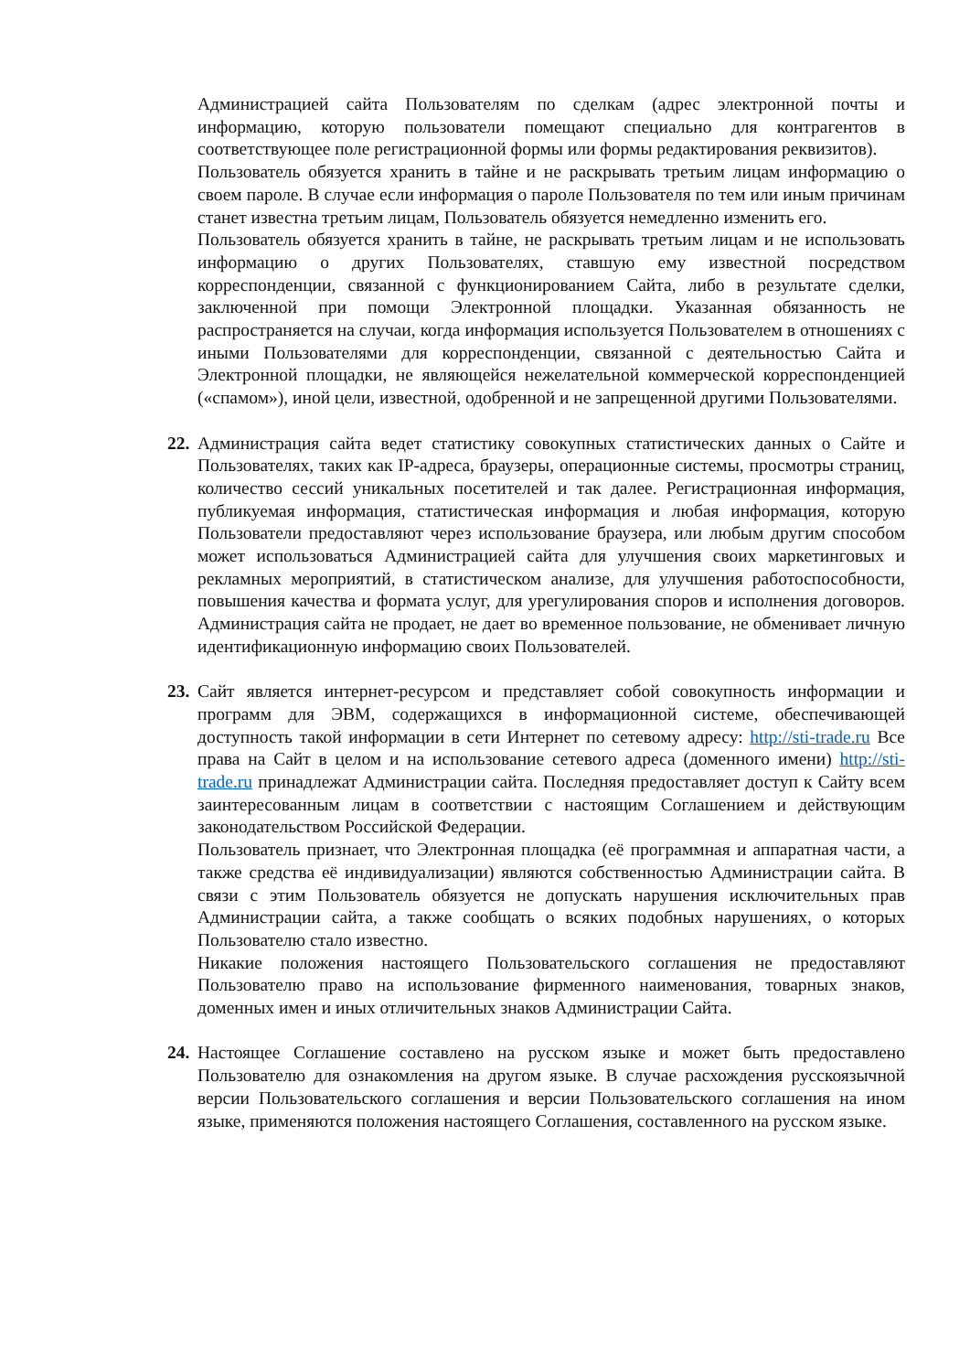Администрацией сайта Пользователям по сделкам (адрес электронной почты и информацию, которую пользователи помещают специально для контрагентов в соответствующее поле регистрационной формы или формы редактирования реквизитов).
Пользователь обязуется хранить в тайне и не раскрывать третьим лицам информацию о своем пароле. В случае если информация о пароле Пользователя по тем или иным причинам станет известна третьим лицам, Пользователь обязуется немедленно изменить его.
Пользователь обязуется хранить в тайне, не раскрывать третьим лицам и не использовать информацию о других Пользователях, ставшую ему известной посредством корреспонденции, связанной с функционированием Сайта, либо в результате сделки, заключенной при помощи Электронной площадки. Указанная обязанность не распространяется на случаи, когда информация используется Пользователем в отношениях с иными Пользователями для корреспонденции, связанной с деятельностью Сайта и Электронной площадки, не являющейся нежелательной коммерческой корреспонденцией («спамом»), иной цели, известной, одобренной и не запрещенной другими Пользователями.
22.
Администрация сайта ведет статистику совокупных статистических данных о Сайте и Пользователях, таких как IP-адреса, браузеры, операционные системы, просмотры страниц, количество сессий уникальных посетителей и так далее. Регистрационная информация, публикуемая информация, статистическая информация и любая информация, которую Пользователи предоставляют через использование браузера, или любым другим способом может использоваться Администрацией сайта для улучшения своих маркетинговых и рекламных мероприятий, в статистическом анализе, для улучшения работоспособности, повышения качества и формата услуг, для урегулирования споров и исполнения договоров. Администрация сайта не продает, не дает во временное пользование, не обменивает личную идентификационную информацию своих Пользователей.
23.
Сайт является интернет-ресурсом и представляет собой совокупность информации и программ для ЭВМ, содержащихся в информационной системе, обеспечивающей доступность такой информации в сети Интернет по сетевому адресу: http://sti-trade.ru Все права на Сайт в целом и на использование сетевого адреса (доменного имени) http://sti-trade.ru принадлежат Администрации сайта. Последняя предоставляет доступ к Сайту всем заинтересованным лицам в соответствии с настоящим Соглашением и действующим законодательством Российской Федерации.
Пользователь признает, что Электронная площадка (её программная и аппаратная части, а также средства её индивидуализации) являются собственностью Администрации сайта. В связи с этим Пользователь обязуется не допускать нарушения исключительных прав Администрации сайта, а также сообщать о всяких подобных нарушениях, о которых Пользователю стало известно.
Никакие положения настоящего Пользовательского соглашения не предоставляют Пользователю право на использование фирменного наименования, товарных знаков, доменных имен и иных отличительных знаков Администрации Сайта.
24.
Настоящее Соглашение составлено на русском языке и может быть предоставлено Пользователю для ознакомления на другом языке. В случае расхождения русскоязычной версии Пользовательского соглашения и версии Пользовательского соглашения на ином языке, применяются положения настоящего Соглашения, составленного на русском языке.